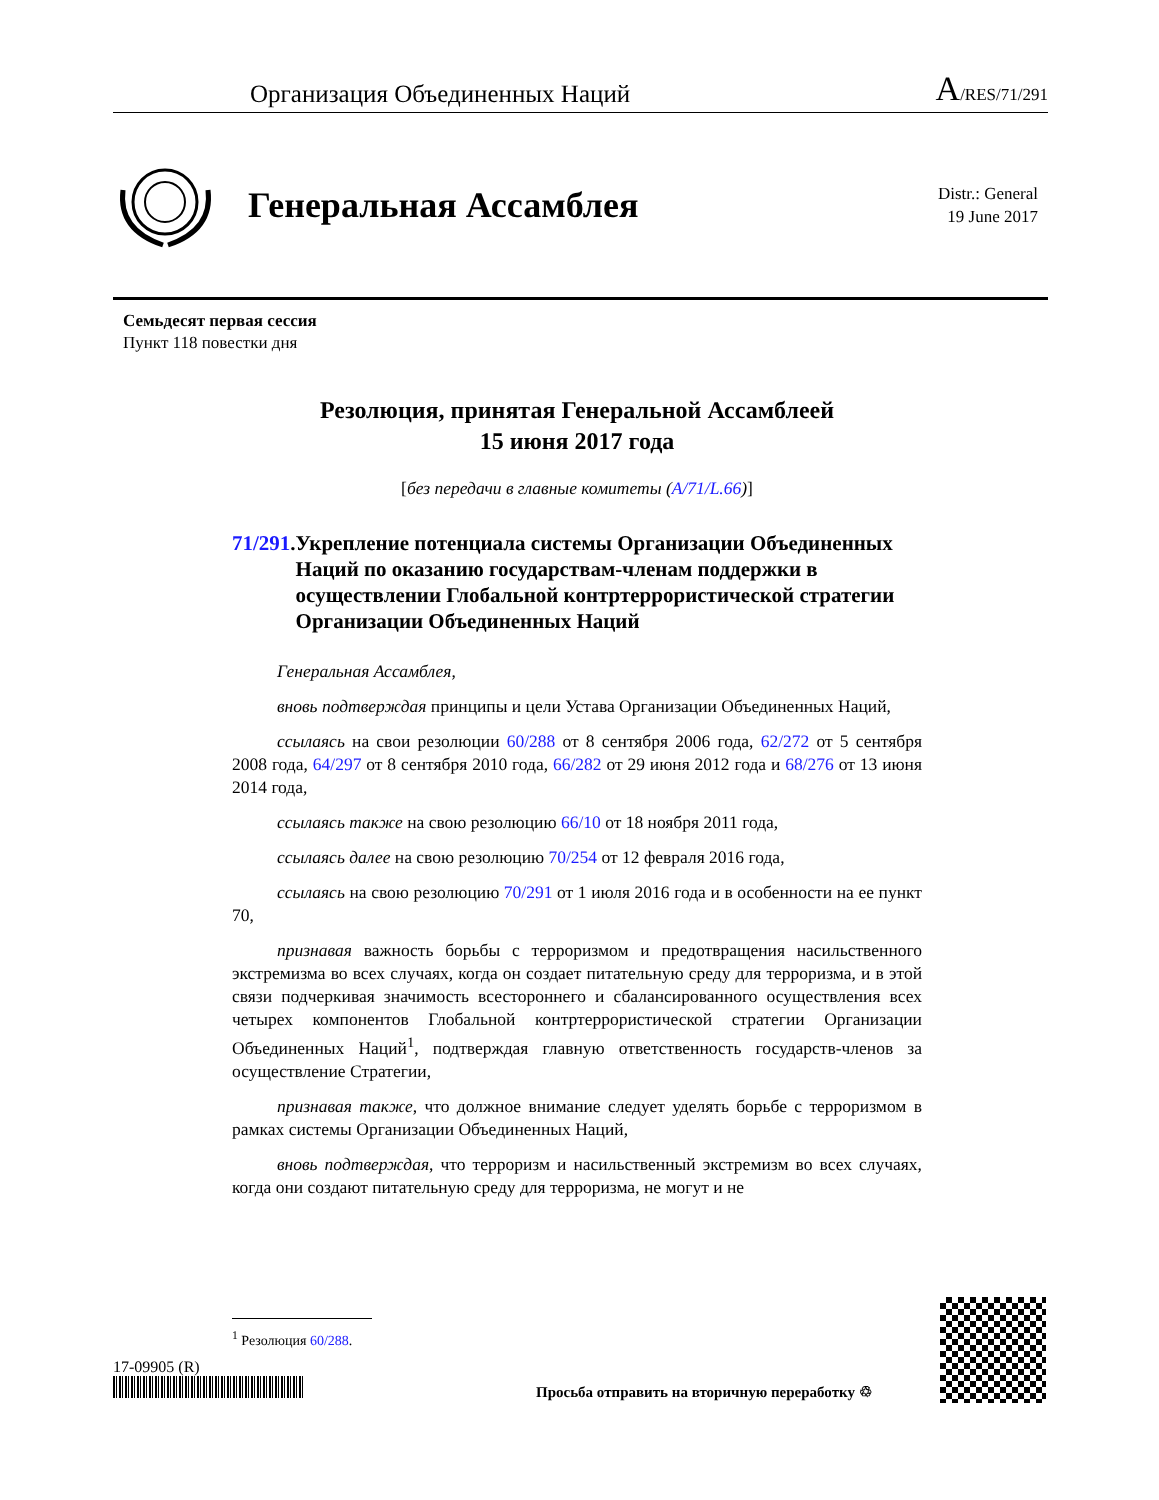Организация Объединенных Наций A/RES/71/291
Генеральная Ассамблея
Distr.: General
19 June 2017
Семьдесят первая сессия
Пункт 118 повестки дня
Резолюция, принятая Генеральной Ассамблеей
15 июня 2017 года
[без передачи в главные комитеты (A/71/L.66)]
71/291. Укрепление потенциала системы Организации Объединенных Наций по оказанию государствам-членам поддержки в осуществлении Глобальной контртеррористической стратегии Организации Объединенных Наций
Генеральная Ассамблея,
вновь подтверждая принципы и цели Устава Организации Объединенных Наций,
ссылаясь на свои резолюции 60/288 от 8 сентября 2006 года, 62/272 от 5 сентября 2008 года, 64/297 от 8 сентября 2010 года, 66/282 от 29 июня 2012 года и 68/276 от 13 июня 2014 года,
ссылаясь также на свою резолюцию 66/10 от 18 ноября 2011 года,
ссылаясь далее на свою резолюцию 70/254 от 12 февраля 2016 года,
ссылаясь на свою резолюцию 70/291 от 1 июля 2016 года и в особенности на ее пункт 70,
признавая важность борьбы с терроризмом и предотвращения насильственного экстремизма во всех случаях, когда он создает питательную среду для терроризма, и в этой связи подчеркивая значимость всестороннего и сбалансированного осуществления всех четырех компонентов Глобальной контртеррористической стратегии Организации Объединенных Наций<sup>1</sup>, подтверждая главную ответственность государств-членов за осуществление Стратегии,
признавая также, что должное внимание следует уделять борьбе с терроризмом в рамках системы Организации Объединенных Наций,
вновь подтверждая, что терроризм и насильственный экстремизм во всех случаях, когда они создают питательную среду для терроризма, не могут и не
<sup>1</sup> Резолюция 60/288.
17-09905 (R)
Просьба отправить на вторичную переработку ♲